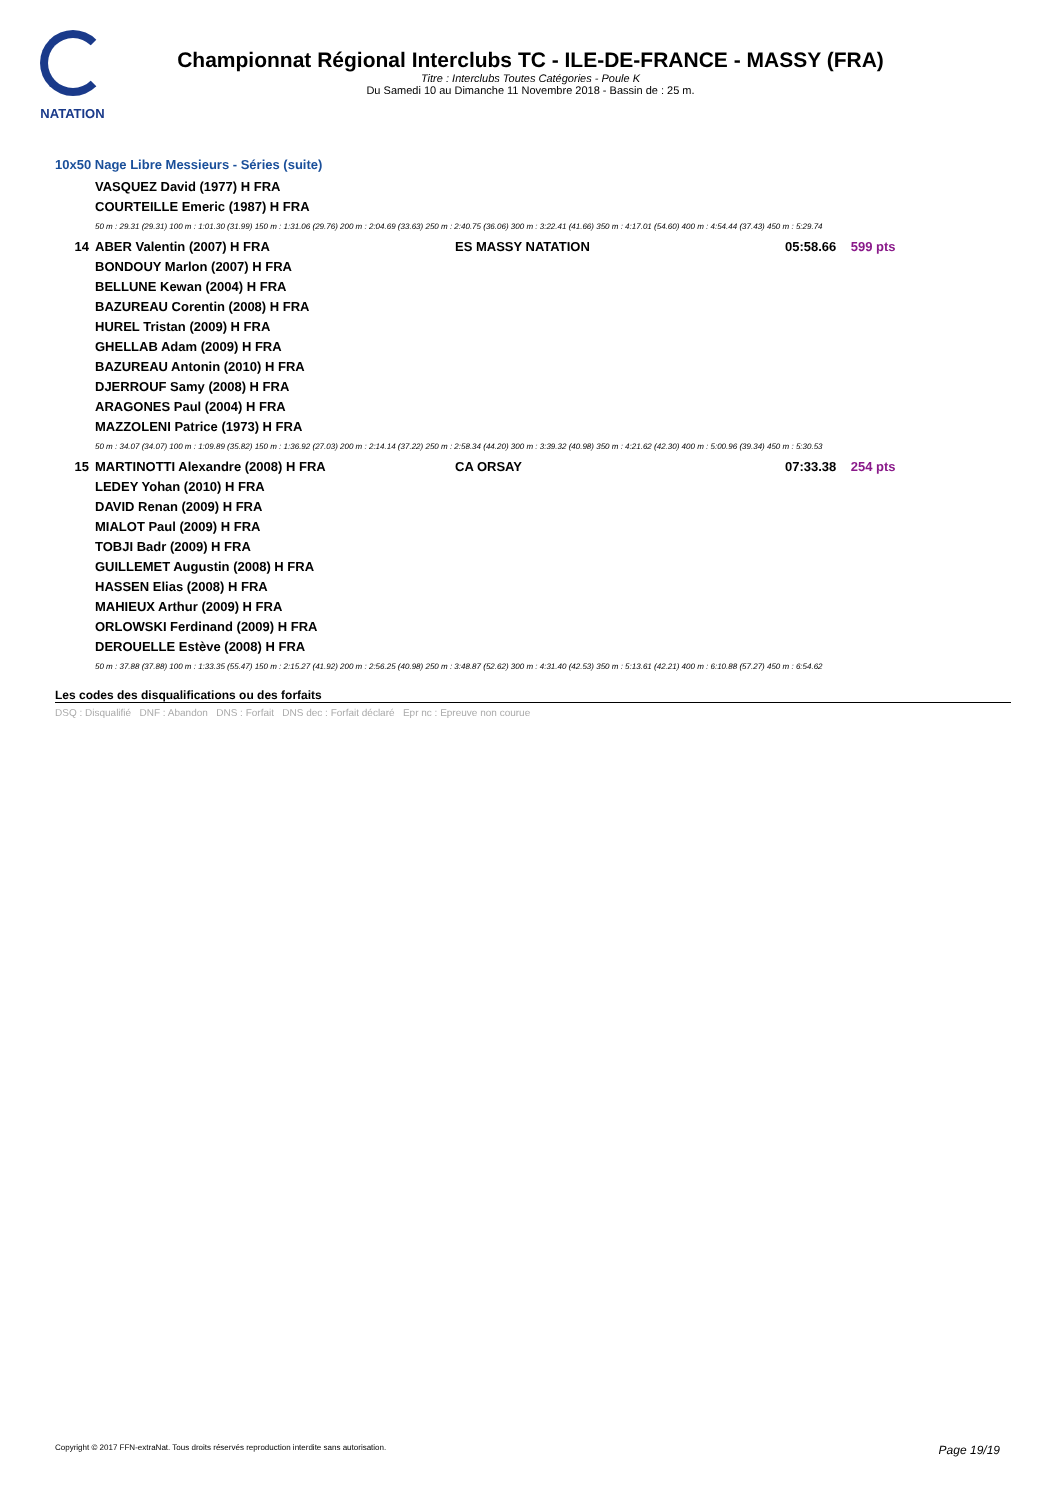NATATION
Championnat Régional Interclubs TC - ILE-DE-FRANCE - MASSY (FRA)
Titre : Interclubs Toutes Catégories - Poule K
Du Samedi 10 au Dimanche 11 Novembre 2018 - Bassin de : 25 m.
10x50 Nage Libre Messieurs - Séries (suite)
| | VASQUEZ David (1977) H FRA | | |
| | COURTEILLE Emeric (1987) H FRA | | |
| | 50 m : 29.31 (29.31) 100 m : 1:01.30 (31.99) 150 m : 1:31.06 (29.76) 200 m : 2:04.69 (33.63) 250 m : 2:40.75 (36.06) 300 m : 3:22.41 (41.66) 350 m : 4:17.01 (54.60) 400 m : 4:54.44 (37.43) 450 m : 5:29.74 | | |
| 14 | ABER Valentin (2007) H FRA | ES MASSY NATATION | 05:58.66 599 pts |
| | BONDOUY Marlon (2007) H FRA | | |
| | BELLUNE Kewan (2004) H FRA | | |
| | BAZUREAU Corentin (2008) H FRA | | |
| | HUREL Tristan (2009) H FRA | | |
| | GHELLAB Adam (2009) H FRA | | |
| | BAZUREAU Antonin (2010) H FRA | | |
| | DJERROUF Samy (2008) H FRA | | |
| | ARAGONES Paul (2004) H FRA | | |
| | MAZZOLENI Patrice (1973) H FRA | | |
| | 50 m : 34.07 (34.07) 100 m : 1:09.89 (35.82) 150 m : 1:36.92 (27.03) 200 m : 2:14.14 (37.22) 250 m : 2:58.34 (44.20) 300 m : 3:39.32 (40.98) 350 m : 4:21.62 (42.30) 400 m : 5:00.96 (39.34) 450 m : 5:30.53 | | |
| 15 | MARTINOTTI Alexandre (2008) H FRA | CA ORSAY | 07:33.38 254 pts |
| | LEDEY Yohan (2010) H FRA | | |
| | DAVID Renan (2009) H FRA | | |
| | MIALOT Paul (2009) H FRA | | |
| | TOBJI Badr (2009) H FRA | | |
| | GUILLEMET Augustin (2008) H FRA | | |
| | HASSEN Elias (2008) H FRA | | |
| | MAHIEUX Arthur (2009) H FRA | | |
| | ORLOWSKI Ferdinand (2009) H FRA | | |
| | DEROUELLE Estève (2008) H FRA | | |
| | 50 m : 37.88 (37.88) 100 m : 1:33.35 (55.47) 150 m : 2:15.27 (41.92) 200 m : 2:56.25 (40.98) 250 m : 3:48.87 (52.62) 300 m : 4:31.40 (42.53) 350 m : 5:13.61 (42.21) 400 m : 6:10.88 (57.27) 450 m : 6:54.62 | | |
Les codes des disqualifications ou des forfaits
DSQ : Disqualifié DNF : Abandon DNS : Forfait DNS dec : Forfait déclaré Epr nc : Epreuve non courue
Copyright © 2017 FFN-extraNat. Tous droits réservés reproduction interdite sans autorisation. Page 19/19